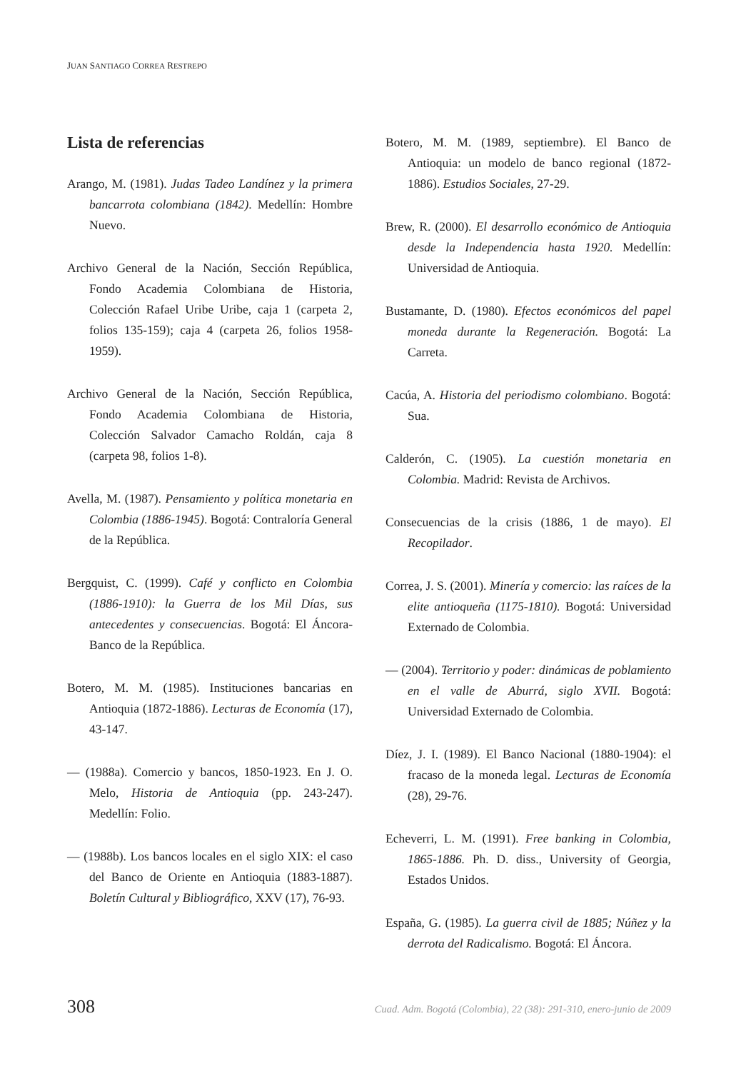JUAN SANTIAGO CORREA RESTREPO
Lista de referencias
Arango, M. (1981). Judas Tadeo Landínez y la primera bancarrota colombiana (1842). Medellín: Hombre Nuevo.
Archivo General de la Nación, Sección República, Fondo Academia Colombiana de Historia, Colección Rafael Uribe Uribe, caja 1 (carpeta 2, folios 135-159); caja 4 (carpeta 26, folios 1958-1959).
Archivo General de la Nación, Sección República, Fondo Academia Colombiana de Historia, Colección Salvador Camacho Roldán, caja 8 (carpeta 98, folios 1-8).
Avella, M. (1987). Pensamiento y política monetaria en Colombia (1886-1945). Bogotá: Contraloría General de la República.
Bergquist, C. (1999). Café y conflicto en Colombia (1886-1910): la Guerra de los Mil Días, sus antecedentes y consecuencias. Bogotá: El Áncora-Banco de la República.
Botero, M. M. (1985). Instituciones bancarias en Antioquia (1872-1886). Lecturas de Economía (17), 43-147.
— (1988a). Comercio y bancos, 1850-1923. En J. O. Melo, Historia de Antioquia (pp. 243-247). Medellín: Folio.
— (1988b). Los bancos locales en el siglo XIX: el caso del Banco de Oriente en Antioquia (1883-1887). Boletín Cultural y Bibliográfico, XXV (17), 76-93.
Botero, M. M. (1989, septiembre). El Banco de Antioquia: un modelo de banco regional (1872-1886). Estudios Sociales, 27-29.
Brew, R. (2000). El desarrollo económico de Antioquia desde la Independencia hasta 1920. Medellín: Universidad de Antioquia.
Bustamante, D. (1980). Efectos económicos del papel moneda durante la Regeneración. Bogotá: La Carreta.
Cacúa, A. Historia del periodismo colombiano. Bogotá: Sua.
Calderón, C. (1905). La cuestión monetaria en Colombia. Madrid: Revista de Archivos.
Consecuencias de la crisis (1886, 1 de mayo). El Recopilador.
Correa, J. S. (2001). Minería y comercio: las raíces de la elite antioqueña (1175-1810). Bogotá: Universidad Externado de Colombia.
— (2004). Territorio y poder: dinámicas de poblamiento en el valle de Aburrá, siglo XVII. Bogotá: Universidad Externado de Colombia.
Díez, J. I. (1989). El Banco Nacional (1880-1904): el fracaso de la moneda legal. Lecturas de Economía (28), 29-76.
Echeverri, L. M. (1991). Free banking in Colombia, 1865-1886. Ph. D. diss., University of Georgia, Estados Unidos.
España, G. (1985). La guerra civil de 1885; Núñez y la derrota del Radicalismo. Bogotá: El Áncora.
308 Cuad. Adm. Bogotá (Colombia), 22 (38): 291-310, enero-junio de 2009